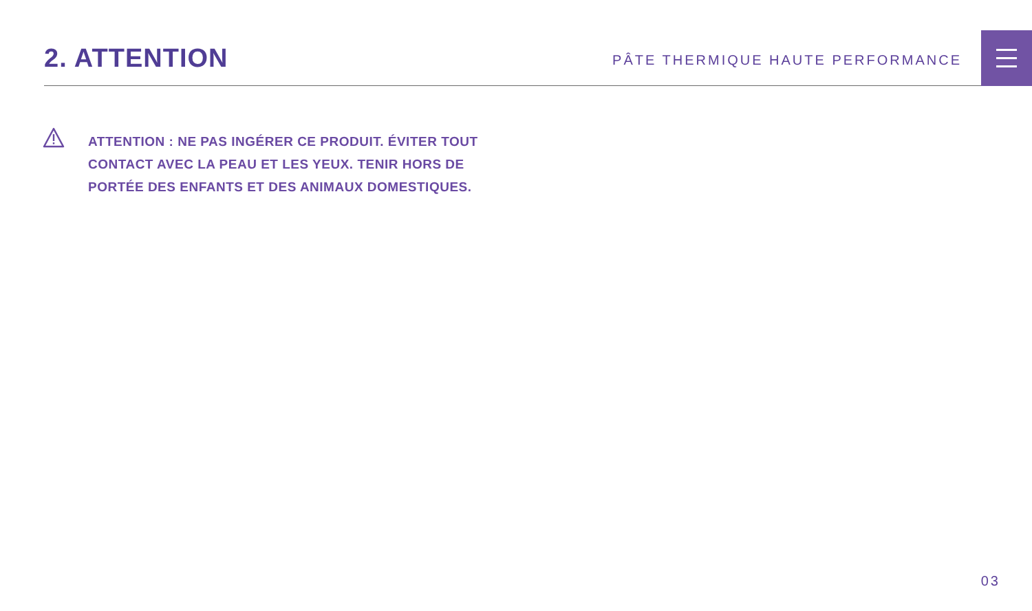2. ATTENTION
PÂTE THERMIQUE HAUTE PERFORMANCE
ATTENTION : NE PAS INGÉRER CE PRODUIT. ÉVITER TOUT CONTACT AVEC LA PEAU ET LES YEUX. TENIR HORS DE PORTÉE DES ENFANTS ET DES ANIMAUX DOMESTIQUES.
03